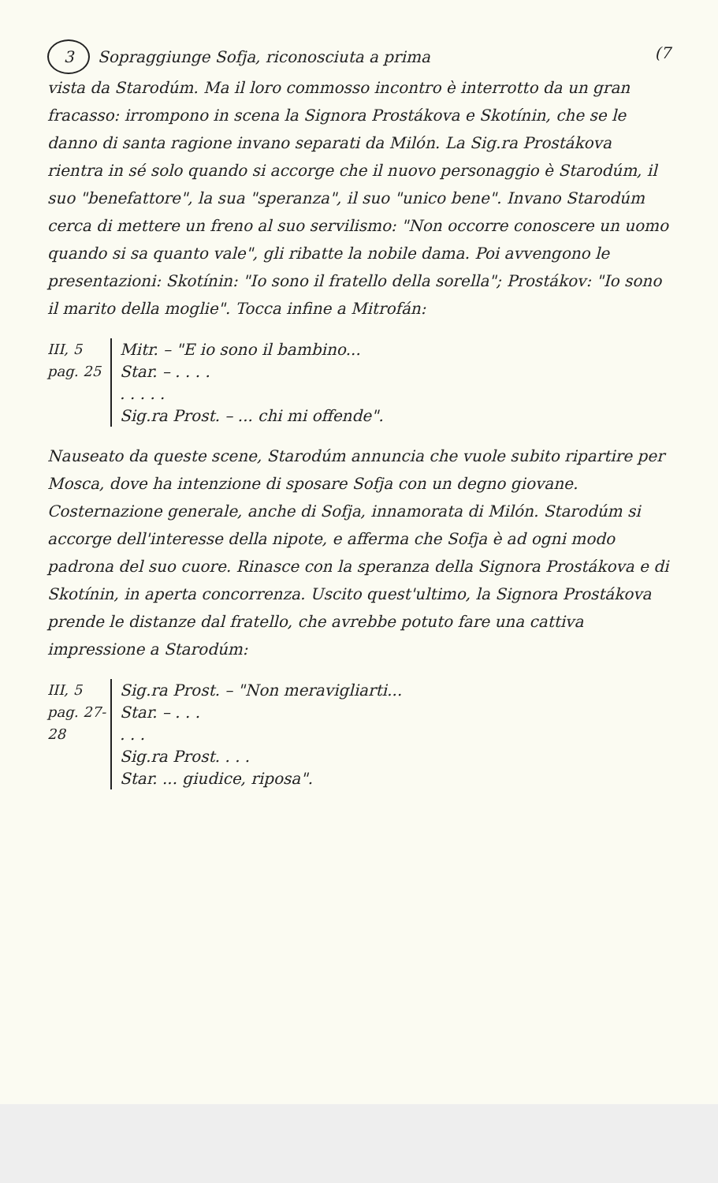3 Sopraggiunge Sofja, riconosciuta a prima
(7
vista da Starodúm. Ma il loro commosso incontro è interrotto da un gran fracasso: irrompono in scena la Signora Prostákova e Skotínin, che se le danno di santa ragione invano separati da Milón. La Sig.ra Prostákova rientra in sé solo quando si accorge che il nuovo personaggio è Starodúm, il suo "benefattore", la sua "speranza", il suo "unico bene". Invano Starodúm cerca di mettere un freno al suo servilismo: "Non occorre conoscere un uomo quando si sa quanto vale", gli ribatte la nobile dama. Poi avvengono le presentazioni: Skotínin: "Io sono il fratello della sorella"; Prostákov: "Io sono il marito della moglie". Tocca infine a Mitrofán:
III, 5
pag. 25
Mitr. – "E io sono il bambino...
Star. – . . . .
. . . . .
Sig.ra Prost. – ... chi mi offende".
Nauseato da queste scene, Starodúm annuncia che vuole subito ripartire per Mosca, dove ha intenzione di sposare Sofja con un degno giovane. Costernazione generale, anche di Sofja, innamorata di Milón. Starodúm si accorge dell'interesse della nipote, e afferma che Sofja è ad ogni modo padrona del suo cuore. Rinasce con la speranza della Signora Prostákova e di Skotínin, in aperta concorrenza. Uscito quest'ultimo, la Signora Prostákova prende le distanze dal fratello, che avrebbe potuto fare una cattiva impressione a Starodúm:
III, 5
pag. 27-28
Sig.ra Prost. – "Non meravigliarti...
Star. – . . .
. . .
Sig.ra Prost. . . .
Star. ... giudice, riposa".